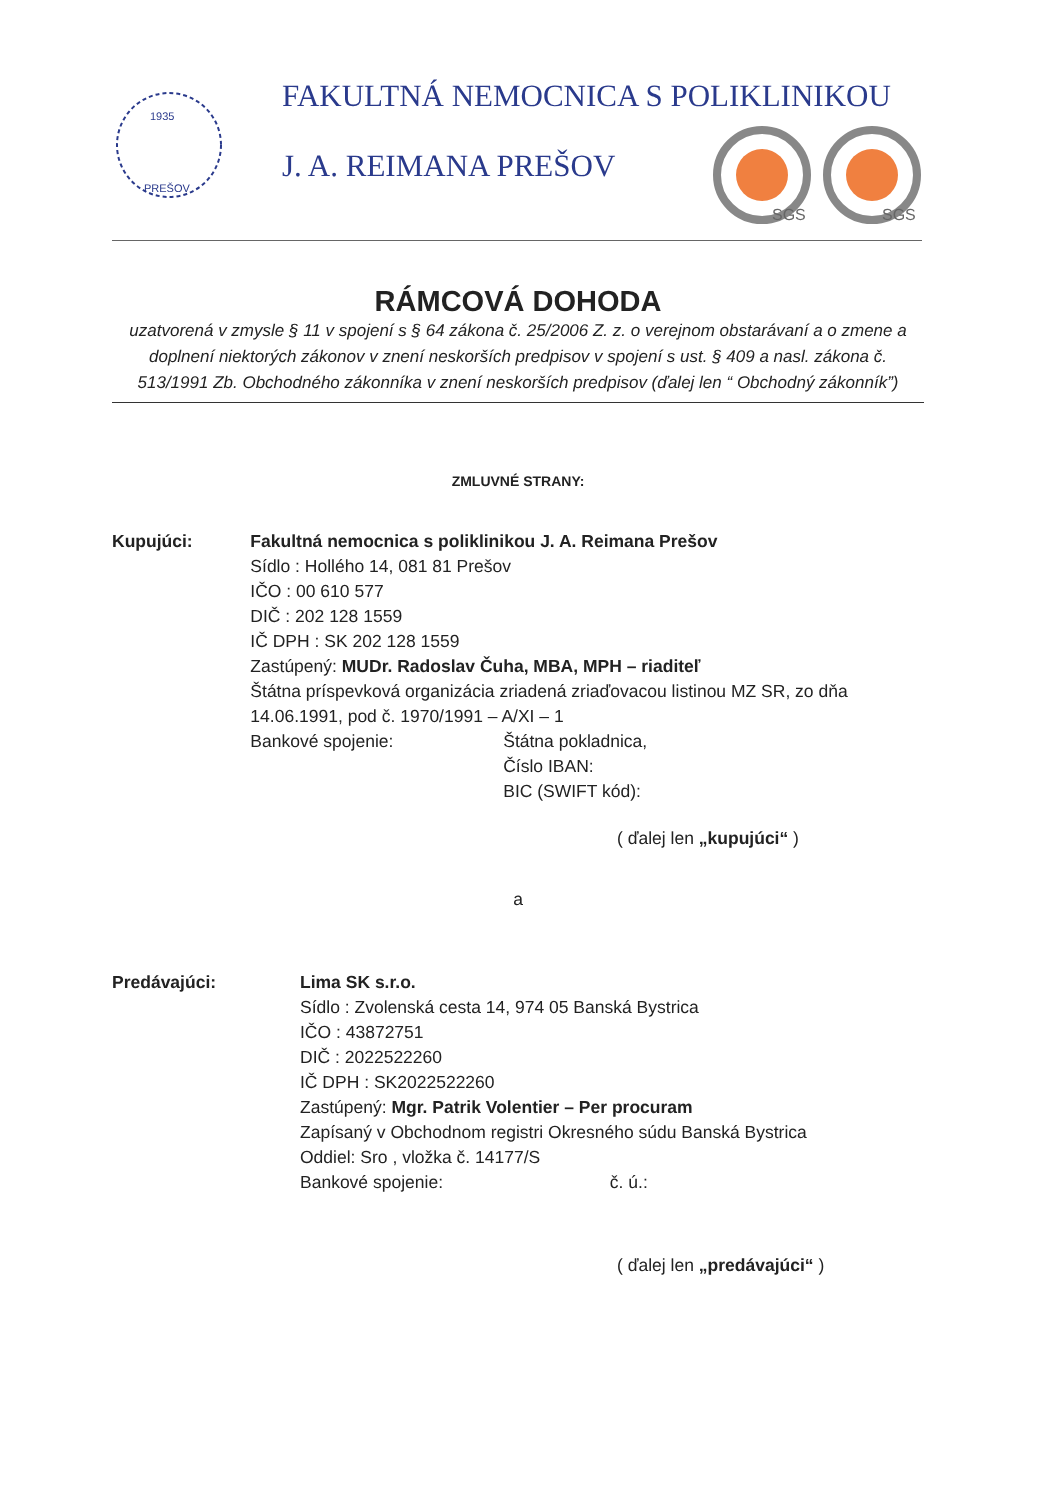1935
PREŠOV
FAKULTNÁ NEMOCNICA S POLIKLINIKOU
J. A. REIMANA PREŠOV
SGS
SGS
RÁMCOVÁ DOHODA
uzatvorená v zmysle § 11 v spojení s § 64 zákona č. 25/2006 Z. z. o verejnom obstarávaní a o zmene a doplnení niektorých zákonov v znení neskorších predpisov v spojení s ust. § 409 a nasl. zákona č. 513/1991 Zb. Obchodného zákonníka v znení neskorších predpisov (ďalej len “ Obchodný zákonník”)
ZMLUVNÉ STRANY:
Kupujúci: Fakultná nemocnica s poliklinikou J. A. Reimana Prešov
Sídlo : Hollého 14, 081 81 Prešov
IČO : 00 610 577
DIČ : 202 128 1559
IČ DPH : SK 202 128 1559
Zastúpený: MUDr. Radoslav Čuha, MBA, MPH – riaditeľ
Štátna príspevková organizácia zriadená zriaďovacou listinou MZ SR, zo dňa 14.06.1991, pod č. 1970/1991 – A/XI – 1
Bankové spojenie: Štátna pokladnica,
Číslo IBAN:
BIC (SWIFT kód):
( ďalej len „kupujúci“ )
a
Predávajúci: Lima SK s.r.o.
Sídlo : Zvolenská cesta 14, 974 05 Banská Bystrica
IČO : 43872751
DIČ : 2022522260
IČ DPH : SK2022522260
Zastúpený: Mgr. Patrik Volentier – Per procuram
Zapísaný v Obchodnom registri Okresného súdu Banská Bystrica
Oddiel: Sro , vložka č. 14177/S
Bankové spojenie: č. ú.:
( ďalej len „predávajúci“ )